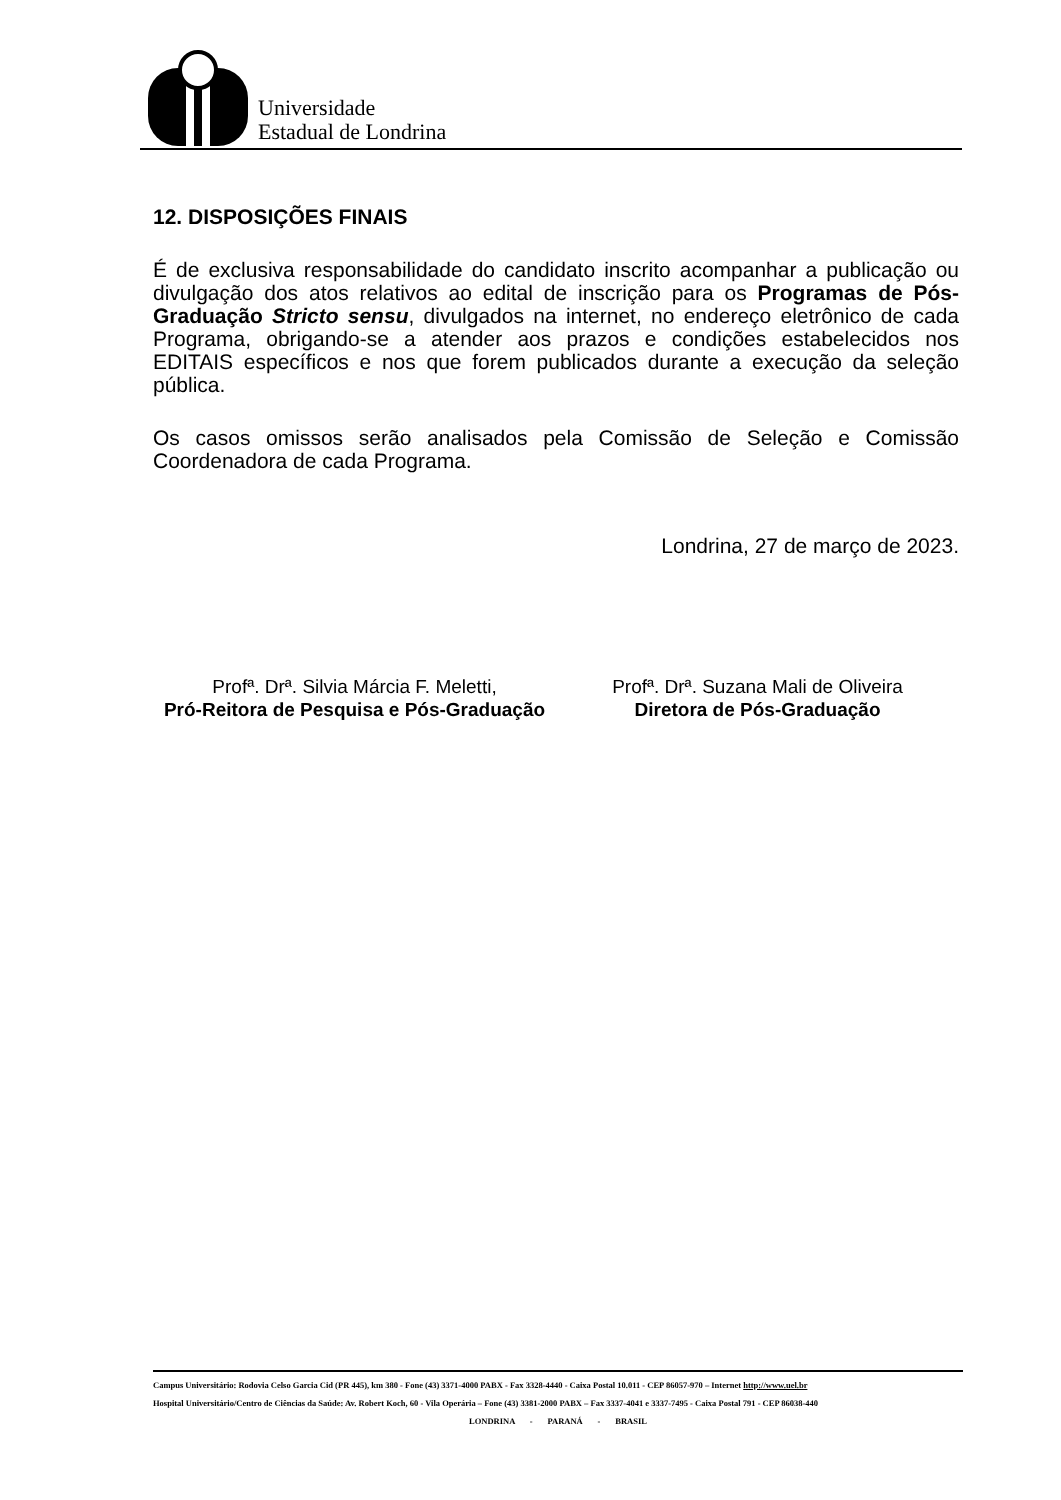Universidade
Estadual de Londrina
12. DISPOSIÇÕES FINAIS
É de exclusiva responsabilidade do candidato inscrito acompanhar a publicação ou divulgação dos atos relativos ao edital de inscrição para os Programas de Pós-Graduação Stricto sensu, divulgados na internet, no endereço eletrônico de cada Programa, obrigando-se a atender aos prazos e condições estabelecidos nos EDITAIS específicos e nos que forem publicados durante a execução da seleção pública.
Os casos omissos serão analisados pela Comissão de Seleção e Comissão Coordenadora de cada Programa.
Londrina, 27 de março de 2023.
Profª. Drª. Silvia Márcia F. Meletti,
Pró-Reitora de Pesquisa e Pós-Graduação
Profª. Drª. Suzana Mali de Oliveira
Diretora de Pós-Graduação
Campus Universitário: Rodovia Celso Garcia Cid (PR 445), km 380 - Fone (43) 3371-4000 PABX - Fax 3328-4440 - Caixa Postal 10.011 - CEP 86057-970 – Internet http://www.uel.br
Hospital Universitário/Centro de Ciências da Saúde: Av. Robert Koch, 60 - Vila Operária – Fone (43) 3381-2000 PABX – Fax 3337-4041 e 3337-7495 - Caixa Postal 791 - CEP 86038-440
LONDRINA - PARANÁ - BRASIL